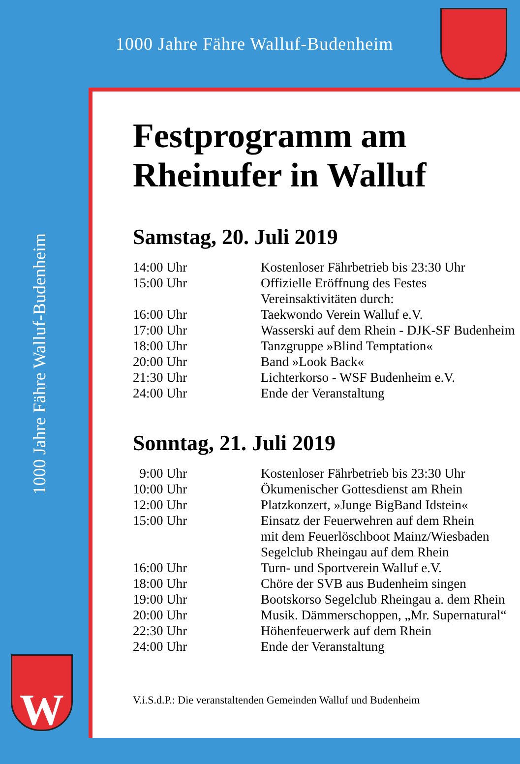1000 Jahre Fähre Walluf-Budenheim
1000 Jahre Fähre Walluf-Budenheim
W
Festprogramm am
Rheinufer in Walluf
Samstag, 20. Juli 2019
| 14:00 Uhr | Kostenloser Fährbetrieb bis 23:30 Uhr |
| 15:00 Uhr | Offizielle Eröffnung des Festes Vereinsaktivitäten durch: |
| 16:00 Uhr | Taekwondo Verein Walluf e.V. |
| 17:00 Uhr | Wasserski auf dem Rhein - DJK-SF Budenheim |
| 18:00 Uhr | Tanzgruppe »Blind Temptation« |
| 20:00 Uhr | Band »Look Back« |
| 21:30 Uhr | Lichterkorso - WSF Budenheim e.V. |
| 24:00 Uhr | Ende der Veranstaltung |
Sonntag, 21. Juli 2019
| 9:00 Uhr | Kostenloser Fährbetrieb bis 23:30 Uhr |
| 10:00 Uhr | Ökumenischer Gottesdienst am Rhein |
| 12:00 Uhr | Platzkonzert, »Junge BigBand Idstein« |
| 15:00 Uhr | Einsatz der Feuerwehren auf dem Rhein mit dem Feuerlöschboot Mainz/Wiesbaden Segelclub Rheingau auf dem Rhein |
| 16:00 Uhr | Turn- und Sportverein Walluf e.V. |
| 18:00 Uhr | Chöre der SVB aus Budenheim singen |
| 19:00 Uhr | Bootskorso Segelclub Rheingau a. dem Rhein |
| 20:00 Uhr | Musik. Dämmerschoppen, „Mr. Supernatural“ |
| 22:30 Uhr | Höhenfeuerwerk auf dem Rhein |
| 24:00 Uhr | Ende der Veranstaltung |
V.i.S.d.P.: Die veranstaltenden Gemeinden Walluf und Budenheim